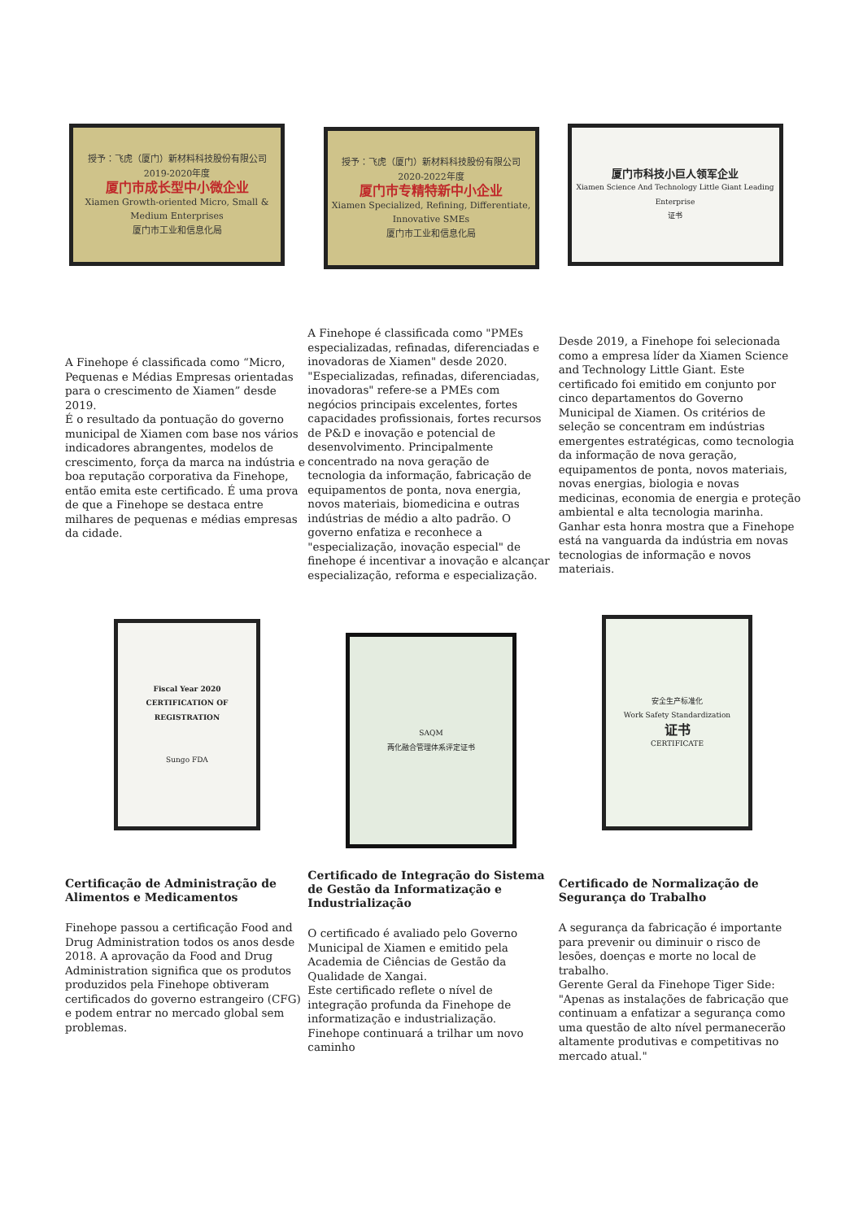授予：飞虎（厦门）新材料科技股份有限公司
2019-2020年度
厦门市成长型中小微企业
Xiamen Growth-oriented Micro, Small & Medium Enterprises
厦门市工业和信息化局
授予：飞虎（厦门）新材料科技股份有限公司
2020-2022年度
厦门市专精特新中小企业
Xiamen Specialized, Refining, Differentiate, Innovative SMEs
厦门市工业和信息化局
厦门市科技小巨人领军企业
Xiamen Science And Technology Little Giant Leading Enterprise
证书
A Finehope é classificada como “Micro, Pequenas e Médias Empresas orientadas para o crescimento de Xiamen” desde 2019.
É o resultado da pontuação do governo municipal de Xiamen com base nos vários indicadores abrangentes, modelos de crescimento, força da marca na indústria e boa reputação corporativa da Finehope, então emita este certificado. É uma prova de que a Finehope se destaca entre milhares de pequenas e médias empresas da cidade.
A Finehope é classificada como "PMEs especializadas, refinadas, diferenciadas e inovadoras de Xiamen" desde 2020.
"Especializadas, refinadas, diferenciadas, inovadoras" refere-se a PMEs com negócios principais excelentes, fortes capacidades profissionais, fortes recursos de P&D e inovação e potencial de desenvolvimento. Principalmente concentrado na nova geração de tecnologia da informação, fabricação de equipamentos de ponta, nova energia, novos materiais, biomedicina e outras indústrias de médio a alto padrão. O governo enfatiza e reconhece a "especialização, inovação especial" de finehope é incentivar a inovação e alcançar especialização, reforma e especialização.
Desde 2019, a Finehope foi selecionada como a empresa líder da Xiamen Science and Technology Little Giant. Este certificado foi emitido em conjunto por cinco departamentos do Governo Municipal de Xiamen. Os critérios de seleção se concentram em indústrias emergentes estratégicas, como tecnologia da informação de nova geração, equipamentos de ponta, novos materiais, novas energias, biologia e novas medicinas, economia de energia e proteção ambiental e alta tecnologia marinha. Ganhar esta honra mostra que a Finehope está na vanguarda da indústria em novas tecnologias de informação e novos materiais.
Fiscal Year 2020
CERTIFICATION OF REGISTRATION
Sungo FDA
SAQM
两化融合管理体系评定证书
安全生产标准化
Work Safety Standardization
证书
CERTIFICATE
Certificação de Administração de Alimentos e Medicamentos
Finehope passou a certificação Food and Drug Administration todos os anos desde
2018. A aprovação da Food and Drug Administration significa que os produtos produzidos pela Finehope obtiveram certificados do governo estrangeiro (CFG) e podem entrar no mercado global sem problemas.
Certificado de Integração do Sistema de Gestão da Informatização e Industrialização
O certificado é avaliado pelo Governo Municipal de Xiamen e emitido pela Academia de Ciências de Gestão da Qualidade de Xangai.
Este certificado reflete o nível de integração profunda da Finehope de informatização e industrialização. Finehope continuará a trilhar um novo caminho
Certificado de Normalização de Segurança do Trabalho
A segurança da fabricação é importante para prevenir ou diminuir o risco de lesões, doenças e morte no local de trabalho.
Gerente Geral da Finehope Tiger Side:
"Apenas as instalações de fabricação que continuam a enfatizar a segurança como uma questão de alto nível permanecerão altamente produtivas e competitivas no mercado atual."